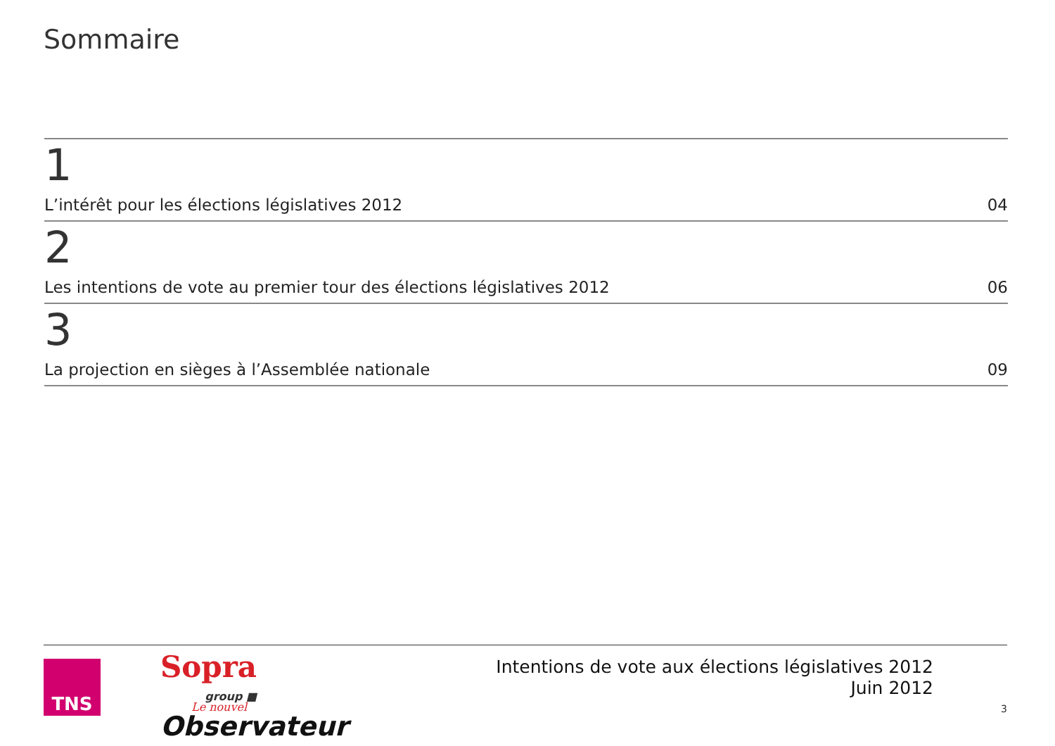Sommaire
1
L’intérêt pour les élections législatives 2012 04
2
Les intentions de vote au premier tour des élections législatives 2012 06
3
La projection en sièges à l’Assemblée nationale 09
TNS Sopra
group ■
Le nouvel
Observateur
Intentions de vote aux élections législatives 2012
Juin 2012
3